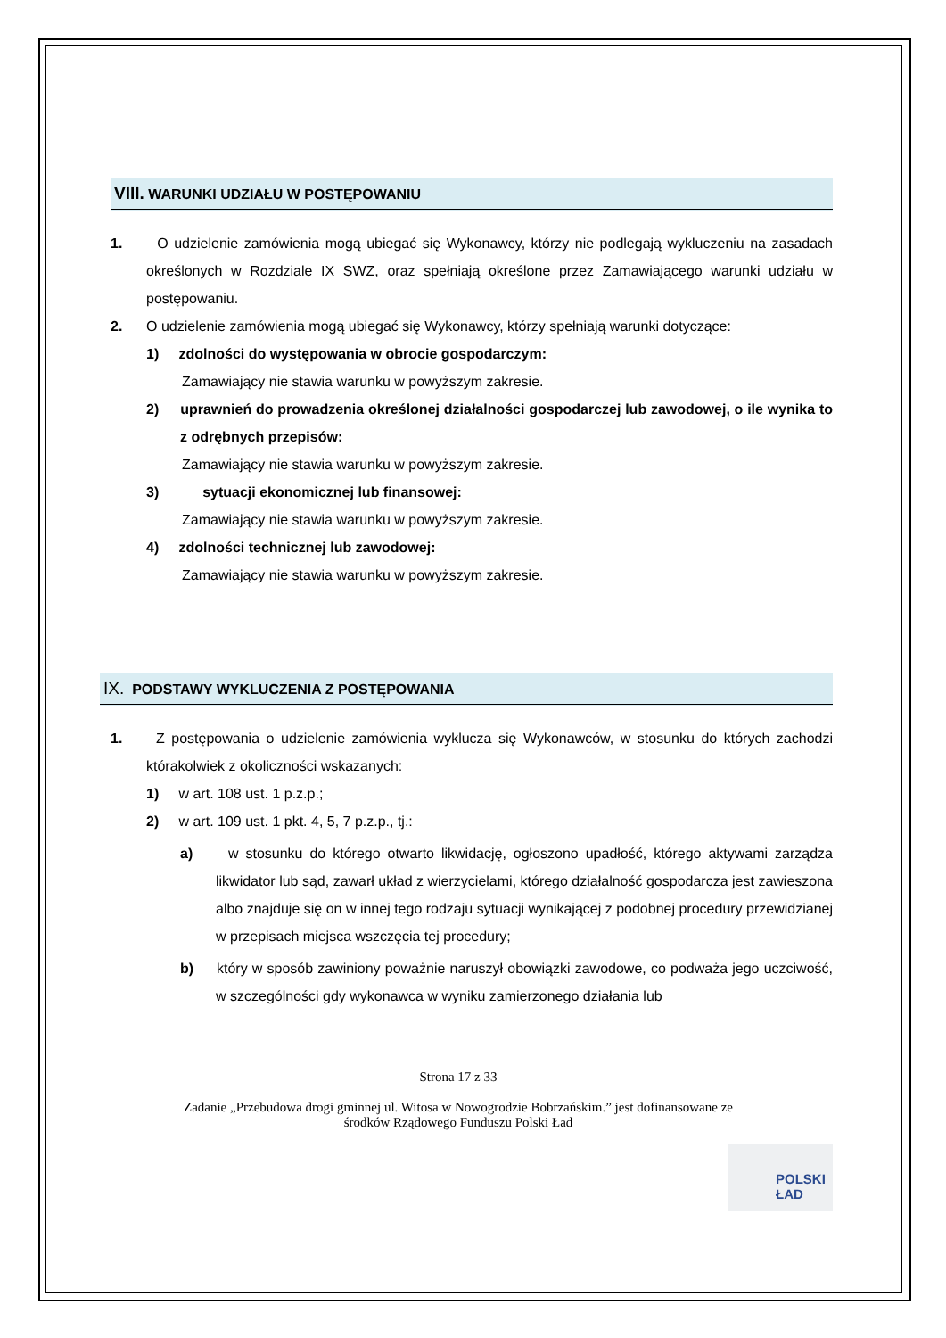VIII. WARUNKI UDZIAŁU W POSTĘPOWANIU
1. O udzielenie zamówienia mogą ubiegać się Wykonawcy, którzy nie podlegają wykluczeniu na zasadach określonych w Rozdziale IX SWZ, oraz spełniają określone przez Zamawiającego warunki udziału w postępowaniu.
2. O udzielenie zamówienia mogą ubiegać się Wykonawcy, którzy spełniają warunki dotyczące:
1) zdolności do występowania w obrocie gospodarczym:
Zamawiający nie stawia warunku w powyższym zakresie.
2) uprawnień do prowadzenia określonej działalności gospodarczej lub zawodowej, o ile wynika to z odrębnych przepisów:
Zamawiający nie stawia warunku w powyższym zakresie.
3) sytuacji ekonomicznej lub finansowej:
Zamawiający nie stawia warunku w powyższym zakresie.
4) zdolności technicznej lub zawodowej:
Zamawiający nie stawia warunku w powyższym zakresie.
IX. PODSTAWY WYKLUCZENIA Z POSTĘPOWANIA
1. Z postępowania o udzielenie zamówienia wyklucza się Wykonawców, w stosunku do których zachodzi którakolwiek z okoliczności wskazanych:
1) w art. 108 ust. 1 p.z.p.;
2) w art. 109 ust. 1 pkt. 4, 5, 7 p.z.p., tj.:
a) w stosunku do którego otwarto likwidację, ogłoszono upadłość, którego aktywami zarządza likwidator lub sąd, zawarł układ z wierzycielami, którego działalność gospodarcza jest zawieszona albo znajduje się on w innej tego rodzaju sytuacji wynikającej z podobnej procedury przewidzianej w przepisach miejsca wszczęcia tej procedury;
b) który w sposób zawiniony poważnie naruszył obowiązki zawodowe, co podważa jego uczciwość, w szczególności gdy wykonawca w wyniku zamierzonego działania lub
Strona 17 z 33
Zadanie „Przebudowa drogi gminnej ul. Witosa w Nowogrodzie Bobrzańskim.” jest dofinansowane ze
środków Rządowego Funduszu Polski Ład
POLSKI
ŁAD